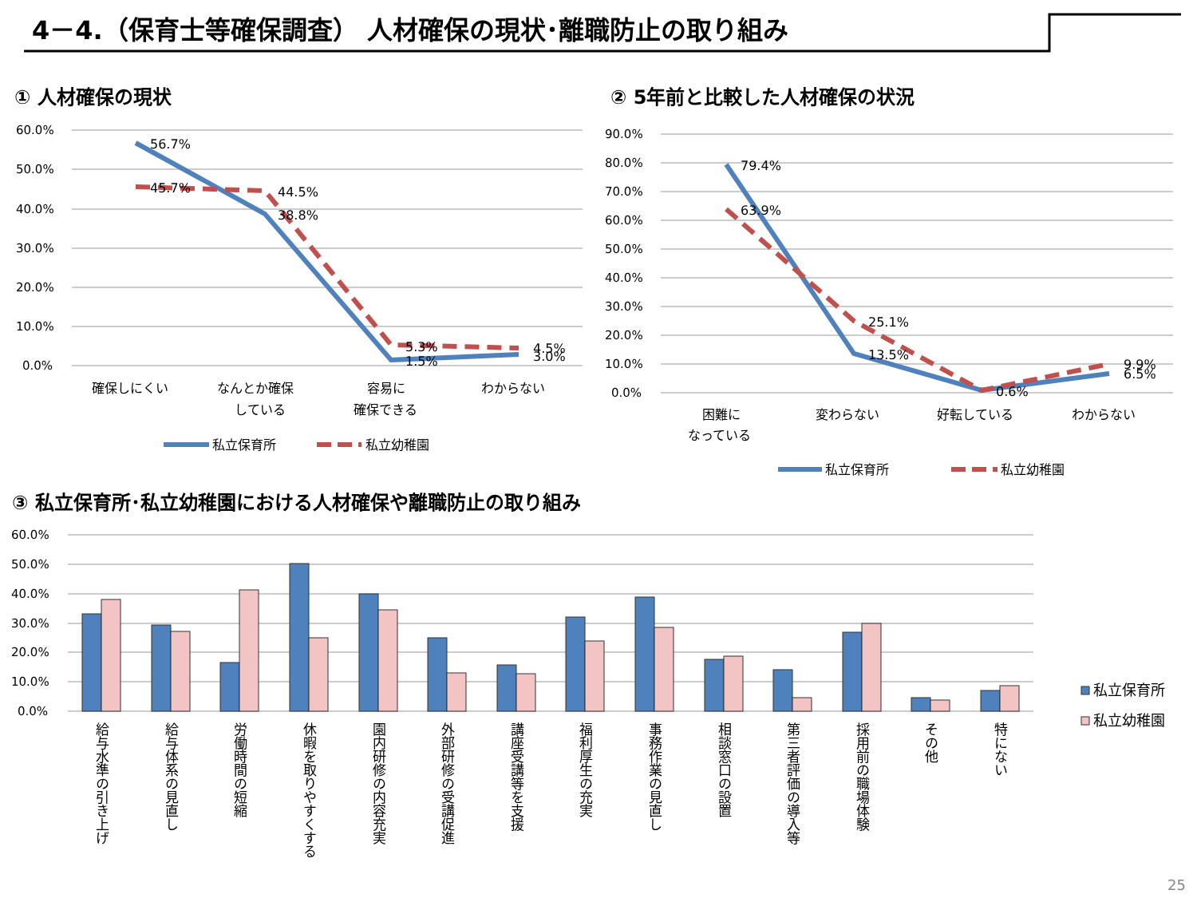4－4.（保育士等確保調査） 人材確保の現状･離職防止の取り組み
① 人材確保の現状 ② 5年前と比較した人材確保の状況
③ 私立保育所･私立幼稚園における人材確保や離職防止の取り組み
60.0%
50.0%
40.0%
30.0%
20.0%
10.0%
0.0%
90.0%
80.0%
70.0%
60.0%
50.0%
40.0%
30.0%
20.0%
10.0%
0.0%
60.0%
50.0%
40.0%
30.0%
20.0%
10.0%
0.0%
56.7%
45.7%
44.5%
38.8%
5.3%
1.5%
4.5%
3.0%
確保しにくい
なんとか確保
している
容易に
確保できる
わからない
私立保育所
私立幼稚園
79.4%
63.9%
25.1%
13.5%
0.6%
9.9%
6.5%
困難に
なっている
変わらない
好転している
わからない
私立保育所
私立幼稚園
給与水準の引き上げ
給与体系の見直し
労働時間の短縮
休暇を取りやすくする
園内研修の内容充実
外部研修の受講促進
講座受講等を支援
福利厚生の充実
事務作業の見直し
相談窓口の設置
第三者評価の導入等
採用前の職場体験
その他
特にない
私立保育所
私立幼稚園
25